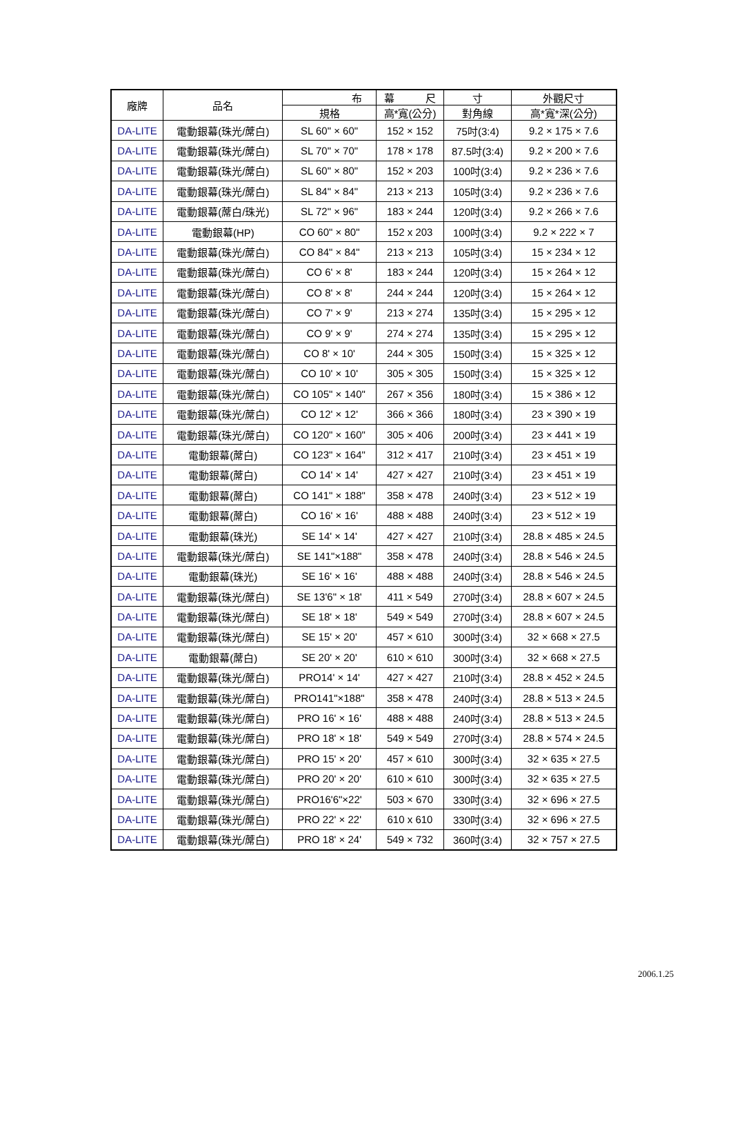| 廠牌 | 品名 | 布 | 幕 尺 | 寸 | 外觀尺寸 |
| --- | --- | --- | --- | --- | --- |
| | | 規格 | 高*寬(公分) | 對角線 | 高*寬*深(公分) |
| DA-LITE | 電動銀幕(珠光/蓆白) | SL 60" × 60" | 152 × 152 | 75吋(3:4) | 9.2 × 175 × 7.6 |
| DA-LITE | 電動銀幕(珠光/蓆白) | SL 70" × 70" | 178 × 178 | 87.5吋(3:4) | 9.2 × 200 × 7.6 |
| DA-LITE | 電動銀幕(珠光/蓆白) | SL 60" × 80" | 152 × 203 | 100吋(3:4) | 9.2 × 236 × 7.6 |
| DA-LITE | 電動銀幕(珠光/蓆白) | SL 84" × 84" | 213 × 213 | 105吋(3:4) | 9.2 × 236 × 7.6 |
| DA-LITE | 電動銀幕(蓆白/珠光) | SL 72" × 96" | 183 × 244 | 120吋(3:4) | 9.2 × 266 × 7.6 |
| DA-LITE | 電動銀幕(HP) | CO 60" × 80" | 152 x 203 | 100吋(3:4) | 9.2 × 222 × 7 |
| DA-LITE | 電動銀幕(珠光/蓆白) | CO 84" × 84" | 213 × 213 | 105吋(3:4) | 15 × 234 × 12 |
| DA-LITE | 電動銀幕(珠光/蓆白) | CO 6' × 8' | 183 × 244 | 120吋(3:4) | 15 × 264 × 12 |
| DA-LITE | 電動銀幕(珠光/蓆白) | CO 8' × 8' | 244 × 244 | 120吋(3:4) | 15 × 264 × 12 |
| DA-LITE | 電動銀幕(珠光/蓆白) | CO 7' × 9' | 213 × 274 | 135吋(3:4) | 15 × 295 × 12 |
| DA-LITE | 電動銀幕(珠光/蓆白) | CO 9' × 9' | 274 × 274 | 135吋(3:4) | 15 × 295 × 12 |
| DA-LITE | 電動銀幕(珠光/蓆白) | CO 8' × 10' | 244 × 305 | 150吋(3:4) | 15 × 325 × 12 |
| DA-LITE | 電動銀幕(珠光/蓆白) | CO 10' × 10' | 305 × 305 | 150吋(3:4) | 15 × 325 × 12 |
| DA-LITE | 電動銀幕(珠光/蓆白) | CO 105" × 140" | 267 × 356 | 180吋(3:4) | 15 × 386 × 12 |
| DA-LITE | 電動銀幕(珠光/蓆白) | CO 12' × 12' | 366 × 366 | 180吋(3:4) | 23 × 390 × 19 |
| DA-LITE | 電動銀幕(珠光/蓆白) | CO 120" × 160" | 305 × 406 | 200吋(3:4) | 23 × 441 × 19 |
| DA-LITE | 電動銀幕(蓆白) | CO 123" × 164" | 312 × 417 | 210吋(3:4) | 23 × 451 × 19 |
| DA-LITE | 電動銀幕(蓆白) | CO 14' × 14' | 427 × 427 | 210吋(3:4) | 23 × 451 × 19 |
| DA-LITE | 電動銀幕(蓆白) | CO 141" × 188" | 358 × 478 | 240吋(3:4) | 23 × 512 × 19 |
| DA-LITE | 電動銀幕(蓆白) | CO 16' × 16' | 488 × 488 | 240吋(3:4) | 23 × 512 × 19 |
| DA-LITE | 電動銀幕(珠光) | SE 14' × 14' | 427 × 427 | 210吋(3:4) | 28.8 × 485 × 24.5 |
| DA-LITE | 電動銀幕(珠光/蓆白) | SE 141"×188" | 358 × 478 | 240吋(3:4) | 28.8 × 546 × 24.5 |
| DA-LITE | 電動銀幕(珠光) | SE 16' × 16' | 488 × 488 | 240吋(3:4) | 28.8 × 546 × 24.5 |
| DA-LITE | 電動銀幕(珠光/蓆白) | SE 13'6" × 18' | 411 × 549 | 270吋(3:4) | 28.8 × 607 × 24.5 |
| DA-LITE | 電動銀幕(珠光/蓆白) | SE 18' × 18' | 549 × 549 | 270吋(3:4) | 28.8 × 607 × 24.5 |
| DA-LITE | 電動銀幕(珠光/蓆白) | SE 15' × 20' | 457 × 610 | 300吋(3:4) | 32 × 668 × 27.5 |
| DA-LITE | 電動銀幕(蓆白) | SE 20' × 20' | 610 × 610 | 300吋(3:4) | 32 × 668 × 27.5 |
| DA-LITE | 電動銀幕(珠光/蓆白) | PRO14' × 14' | 427 × 427 | 210吋(3:4) | 28.8 × 452 × 24.5 |
| DA-LITE | 電動銀幕(珠光/蓆白) | PRO141"×188" | 358 × 478 | 240吋(3:4) | 28.8 × 513 × 24.5 |
| DA-LITE | 電動銀幕(珠光/蓆白) | PRO 16' × 16' | 488 × 488 | 240吋(3:4) | 28.8 × 513 × 24.5 |
| DA-LITE | 電動銀幕(珠光/蓆白) | PRO 18' × 18' | 549 × 549 | 270吋(3:4) | 28.8 × 574 × 24.5 |
| DA-LITE | 電動銀幕(珠光/蓆白) | PRO 15' × 20' | 457 × 610 | 300吋(3:4) | 32 × 635 × 27.5 |
| DA-LITE | 電動銀幕(珠光/蓆白) | PRO 20' × 20' | 610 × 610 | 300吋(3:4) | 32 × 635 × 27.5 |
| DA-LITE | 電動銀幕(珠光/蓆白) | PRO16'6"×22' | 503 × 670 | 330吋(3:4) | 32 × 696 × 27.5 |
| DA-LITE | 電動銀幕(珠光/蓆白) | PRO 22' × 22' | 610 x 610 | 330吋(3:4) | 32 × 696 × 27.5 |
| DA-LITE | 電動銀幕(珠光/蓆白) | PRO 18' × 24' | 549 × 732 | 360吋(3:4) | 32 × 757 × 27.5 |
2006.1.25